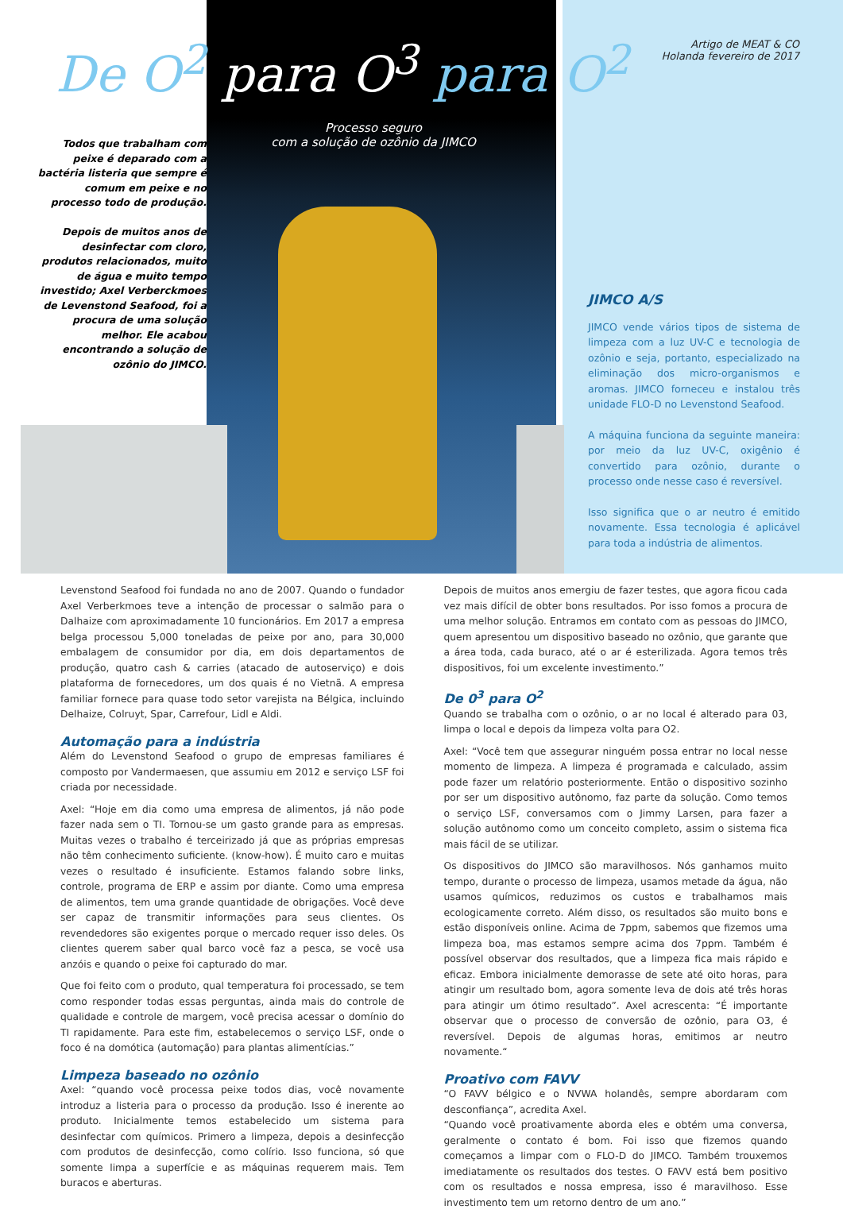De O<sup>2</sup> para O<sup>3</sup> para O<sup>2</sup>
Artigo de MEAT & CO
Holanda fevereiro de 2017
Processo seguro
com a solução de ozônio da JIMCO
Todos que trabalham com peixe é deparado com a bactéria listeria que sempre é comum em peixe e no processo todo de produção.
Depois de muitos anos de desinfectar com cloro, produtos relacionados, muito de água e muito tempo investido; Axel Verberckmoes de Levenstond Seafood, foi a procura de uma solução melhor. Ele acabou encontrando a solução de ozônio do JIMCO.
JIMCO A/S
JIMCO vende vários tipos de sistema de limpeza com a luz UV-C e tecnologia de ozônio e seja, portanto, especializado na eliminação dos micro-organismos e aromas. JIMCO forneceu e instalou três unidade FLO-D no Levenstond Seafood.
A máquina funciona da seguinte maneira: por meio da luz UV-C, oxigênio é convertido para ozônio, durante o processo onde nesse caso é reversível.
Isso significa que o ar neutro é emitido novamente. Essa tecnologia é aplicável para toda a indústria de alimentos.
Levenstond Seafood foi fundada no ano de 2007. Quando o fundador Axel Verberkmoes teve a intenção de processar o salmão para o Dalhaize com aproximadamente 10 funcionários. Em 2017 a empresa belga processou 5,000 toneladas de peixe por ano, para 30,000 embalagem de consumidor por dia, em dois departamentos de produção, quatro cash & carries (atacado de autoserviço) e dois plataforma de fornecedores, um dos quais é no Vietnã. A empresa familiar fornece para quase todo setor varejista na Bélgica, incluindo Delhaize, Colruyt, Spar, Carrefour, Lidl e Aldi.
Automação para a indústria
Além do Levenstond Seafood o grupo de empresas familiares é composto por Vandermaesen, que assumiu em 2012 e serviço LSF foi criada por necessidade.
Axel: “Hoje em dia como uma empresa de alimentos, já não pode fazer nada sem o TI. Tornou-se um gasto grande para as empresas. Muitas vezes o trabalho é terceirizado já que as próprias empresas não têm conhecimento suficiente. (know-how). É muito caro e muitas vezes o resultado é insuficiente. Estamos falando sobre links, controle, programa de ERP e assim por diante. Como uma empresa de alimentos, tem uma grande quantidade de obrigações. Você deve ser capaz de transmitir informações para seus clientes. Os revendedores são exigentes porque o mercado requer isso deles. Os clientes querem saber qual barco você faz a pesca, se você usa anzóis e quando o peixe foi capturado do mar.
Que foi feito com o produto, qual temperatura foi processado, se tem como responder todas essas perguntas, ainda mais do controle de qualidade e controle de margem, você precisa acessar o domínio do TI rapidamente. Para este fim, estabelecemos o serviço LSF, onde o foco é na domótica (automação) para plantas alimentícias.”
Limpeza baseado no ozônio
Axel: “quando você processa peixe todos dias, você novamente introduz a listeria para o processo da produção. Isso é inerente ao produto. Inicialmente temos estabelecido um sistema para desinfectar com químicos. Primero a limpeza, depois a desinfecção com produtos de desinfecção, como colírio. Isso funciona, só que somente limpa a superfície e as máquinas requerem mais. Tem buracos e aberturas.
Depois de muitos anos emergiu de fazer testes, que agora ficou cada vez mais difícil de obter bons resultados. Por isso fomos a procura de uma melhor solução. Entramos em contato com as pessoas do JIMCO, quem apresentou um dispositivo baseado no ozônio, que garante que a área toda, cada buraco, até o ar é esterilizada. Agora temos três dispositivos, foi um excelente investimento.”
De 0<sup>3</sup> para O<sup>2</sup>
Quando se trabalha com o ozônio, o ar no local é alterado para 03, limpa o local e depois da limpeza volta para O2.
Axel: “Você tem que assegurar ninguém possa entrar no local nesse momento de limpeza. A limpeza é programada e calculado, assim pode fazer um relatório posteriormente. Então o dispositivo sozinho por ser um dispositivo autônomo, faz parte da solução. Como temos o serviço LSF, conversamos com o Jimmy Larsen, para fazer a solução autônomo como um conceito completo, assim o sistema fica mais fácil de se utilizar.
Os dispositivos do JIMCO são maravilhosos. Nós ganhamos muito tempo, durante o processo de limpeza, usamos metade da água, não usamos químicos, reduzimos os custos e trabalhamos mais ecologicamente correto. Além disso, os resultados são muito bons e estão disponíveis online. Acima de 7ppm, sabemos que fizemos uma limpeza boa, mas estamos sempre acima dos 7ppm. Também é possível observar dos resultados, que a limpeza fica mais rápido e eficaz. Embora inicialmente demorasse de sete até oito horas, para atingir um resultado bom, agora somente leva de dois até três horas para atingir um ótimo resultado”. Axel acrescenta: “É importante observar que o processo de conversão de ozônio, para O3, é reversível. Depois de algumas horas, emitimos ar neutro novamente.“
Proativo com FAVV
“O FAVV bélgico e o NVWA holandês, sempre abordaram com desconfiança”, acredita Axel.
“Quando você proativamente aborda eles e obtém uma conversa, geralmente o contato é bom. Foi isso que fizemos quando começamos a limpar com o FLO-D do JIMCO. Também trouxemos imediatamente os resultados dos testes. O FAVV está bem positivo com os resultados e nossa empresa, isso é maravilhoso. Esse investimento tem um retorno dentro de um ano.”